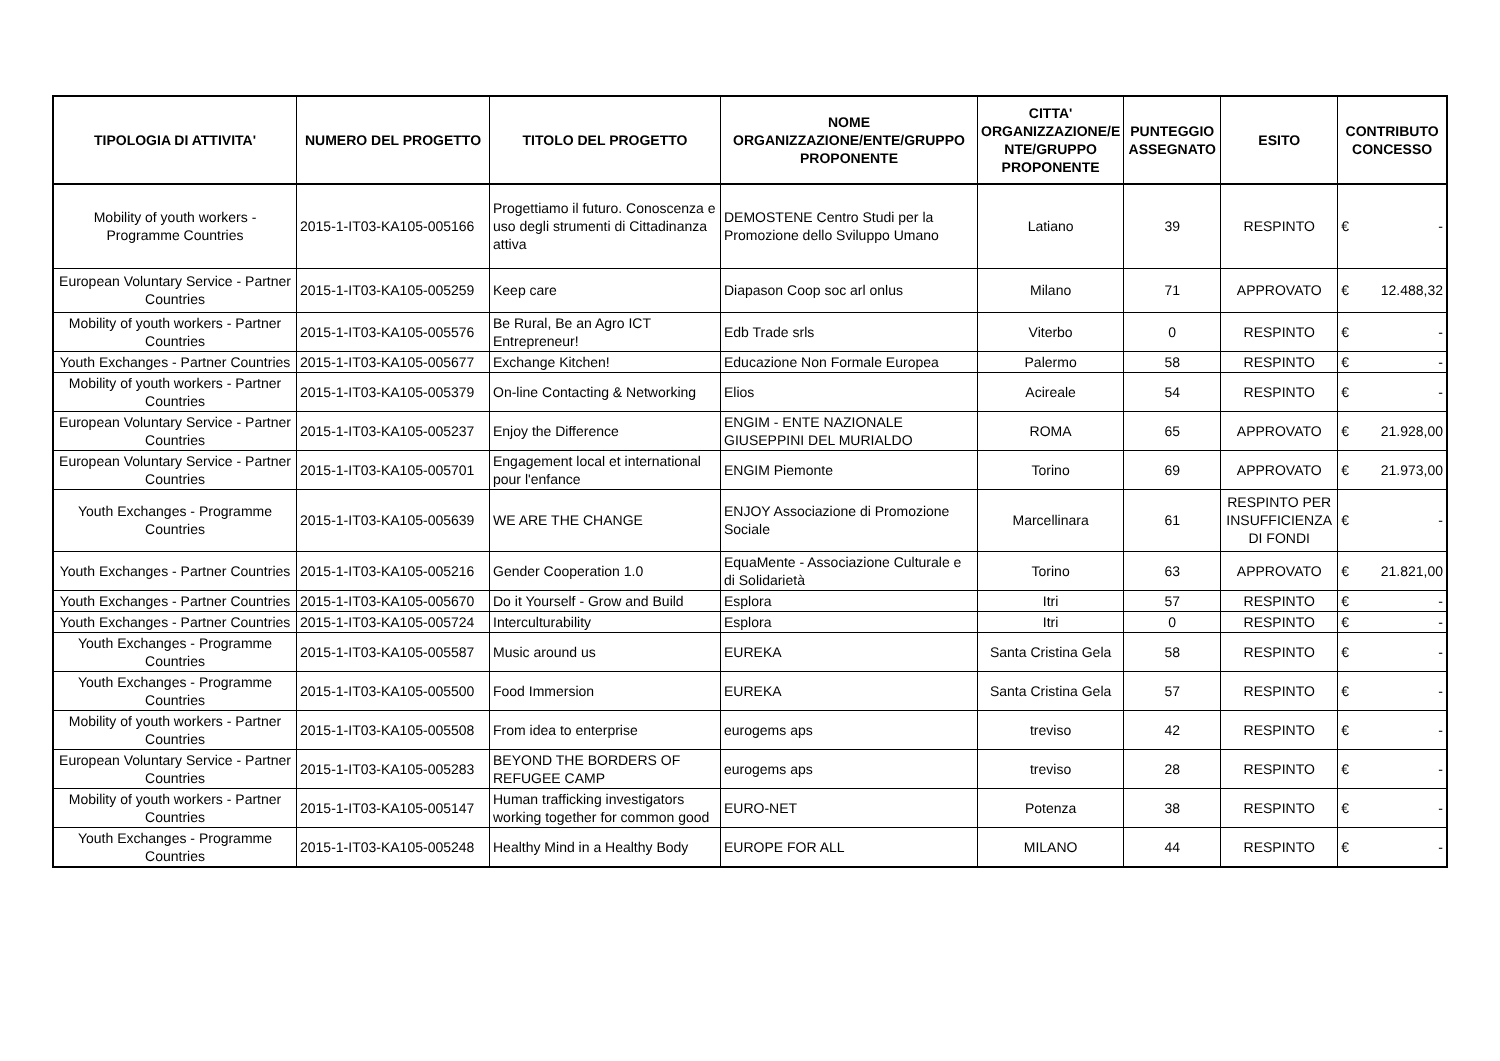| TIPOLOGIA DI ATTIVITA' | NUMERO DEL PROGETTO | TITOLO DEL PROGETTO | NOME ORGANIZZAZIONE/ENTE/GRUPPO PROPONENTE | CITTA' ORGANIZZAZIONE/E NTE/GRUPPO PROPONENTE | PUNTEGGIO ASSEGNATO | ESITO | CONTRIBUTO CONCESSO |
| --- | --- | --- | --- | --- | --- | --- | --- |
| Mobility of youth workers - Programme Countries | 2015-1-IT03-KA105-005166 | Progettiamo il futuro. Conoscenza e uso degli strumenti di Cittadinanza attiva | DEMOSTENE Centro Studi per la Promozione dello Sviluppo Umano | Latiano | 39 | RESPINTO | € - |
| European Voluntary Service - Partner Countries | 2015-1-IT03-KA105-005259 | Keep care | Diapason Coop soc arl onlus | Milano | 71 | APPROVATO | € 12.488,32 |
| Mobility of youth workers - Partner Countries | 2015-1-IT03-KA105-005576 | Be Rural, Be an Agro ICT Entrepreneur! | Edb Trade srls | Viterbo | 0 | RESPINTO | € - |
| Youth Exchanges - Partner Countries | 2015-1-IT03-KA105-005677 | Exchange Kitchen! | Educazione Non Formale Europea | Palermo | 58 | RESPINTO | € - |
| Mobility of youth workers - Partner Countries | 2015-1-IT03-KA105-005379 | On-line Contacting & Networking | Elios | Acireale | 54 | RESPINTO | € - |
| European Voluntary Service - Partner Countries | 2015-1-IT03-KA105-005237 | Enjoy the Difference | ENGIM - ENTE NAZIONALE GIUSEPPINI DEL MURIALDO | ROMA | 65 | APPROVATO | € 21.928,00 |
| European Voluntary Service - Partner Countries | 2015-1-IT03-KA105-005701 | Engagement local et international pour l'enfance | ENGIM Piemonte | Torino | 69 | APPROVATO | € 21.973,00 |
| Youth Exchanges - Programme Countries | 2015-1-IT03-KA105-005639 | WE ARE THE CHANGE | ENJOY Associazione di Promozione Sociale | Marcellinara | 61 | RESPINTO PER INSUFFICIENZA DI FONDI | € - |
| Youth Exchanges - Partner Countries | 2015-1-IT03-KA105-005216 | Gender Cooperation 1.0 | EquaMente - Associazione Culturale e di Solidarietà | Torino | 63 | APPROVATO | € 21.821,00 |
| Youth Exchanges - Partner Countries | 2015-1-IT03-KA105-005670 | Do it Yourself - Grow and Build | Esplora | Itri | 57 | RESPINTO | € - |
| Youth Exchanges - Partner Countries | 2015-1-IT03-KA105-005724 | Interculturability | Esplora | Itri | 0 | RESPINTO | € - |
| Youth Exchanges - Programme Countries | 2015-1-IT03-KA105-005587 | Music around us | EUREKA | Santa Cristina Gela | 58 | RESPINTO | € - |
| Youth Exchanges - Programme Countries | 2015-1-IT03-KA105-005500 | Food Immersion | EUREKA | Santa Cristina Gela | 57 | RESPINTO | € - |
| Mobility of youth workers - Partner Countries | 2015-1-IT03-KA105-005508 | From idea to enterprise | eurogems aps | treviso | 42 | RESPINTO | € - |
| European Voluntary Service - Partner Countries | 2015-1-IT03-KA105-005283 | BEYOND THE BORDERS OF REFUGEE CAMP | eurogems aps | treviso | 28 | RESPINTO | € - |
| Mobility of youth workers - Partner Countries | 2015-1-IT03-KA105-005147 | Human trafficking investigators working together for common good | EURO-NET | Potenza | 38 | RESPINTO | € - |
| Youth Exchanges - Programme Countries | 2015-1-IT03-KA105-005248 | Healthy Mind in a Healthy Body | EUROPE FOR ALL | MILANO | 44 | RESPINTO | € - |